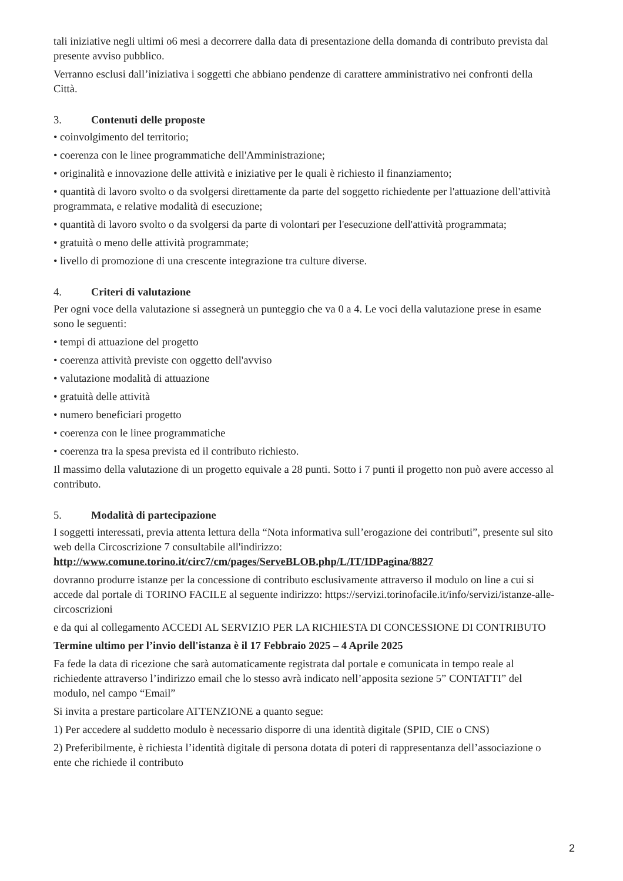tali iniziative negli ultimi o6 mesi a decorrere dalla data di presentazione della domanda di contributo prevista dal presente avviso pubblico.
Verranno esclusi dall’iniziativa i soggetti che abbiano pendenze di carattere amministrativo nei confronti della Città.
3. Contenuti delle proposte
• coinvolgimento del territorio;
• coerenza con le linee programmatiche dell'Amministrazione;
• originalità e innovazione delle attività e iniziative per le quali è richiesto il finanziamento;
• quantità di lavoro svolto o da svolgersi direttamente da parte del soggetto richiedente per l'attuazione dell'attività programmata, e relative modalità di esecuzione;
• quantità di lavoro svolto o da svolgersi da parte di volontari per l'esecuzione dell'attività programmata;
• gratuità o meno delle attività programmate;
• livello di promozione di una crescente integrazione tra culture diverse.
4. Criteri di valutazione
Per ogni voce della valutazione si assegnerà un punteggio che va 0 a 4. Le voci della valutazione prese in esame sono le seguenti:
• tempi di attuazione del progetto
• coerenza attività previste con oggetto dell'avviso
• valutazione modalità di attuazione
• gratuità delle attività
• numero beneficiari progetto
• coerenza con le linee programmatiche
• coerenza tra la spesa prevista ed il contributo richiesto.
Il massimo della valutazione di un progetto equivale a 28 punti. Sotto i 7 punti il progetto non può avere accesso al contributo.
5. Modalità di partecipazione
I soggetti interessati, previa attenta lettura della “Nota informativa sull’erogazione dei contributi”, presente sul sito web della Circoscrizione 7 consultabile all'indirizzo:
http://www.comune.torino.it/circ7/cm/pages/ServeBLOB.php/L/IT/IDPagina/8827
dovranno produrre istanze per la concessione di contributo esclusivamente attraverso il modulo on line a cui si accede dal portale di TORINO FACILE al seguente indirizzo: https://servizi.torinofacile.it/info/servizi/istanze-alle-circoscrizioni
e da qui al collegamento ACCEDI AL SERVIZIO PER LA RICHIESTA DI CONCESSIONE DI CONTRIBUTO
Termine ultimo per l’invio dell'istanza è il 17 Febbraio 2025 – 4 Aprile 2025
Fa fede la data di ricezione che sarà automaticamente registrata dal portale e comunicata in tempo reale al richiedente attraverso l’indirizzo email che lo stesso avrà indicato nell’apposita sezione 5” CONTATTI” del modulo, nel campo “Email”
Si invita a prestare particolare ATTENZIONE a quanto segue:
1) Per accedere al suddetto modulo è necessario disporre di una identità digitale (SPID, CIE o CNS)
2) Preferibilmente, è richiesta l’identità digitale di persona dotata di poteri di rappresentanza dell’associazione o ente che richiede il contributo
2